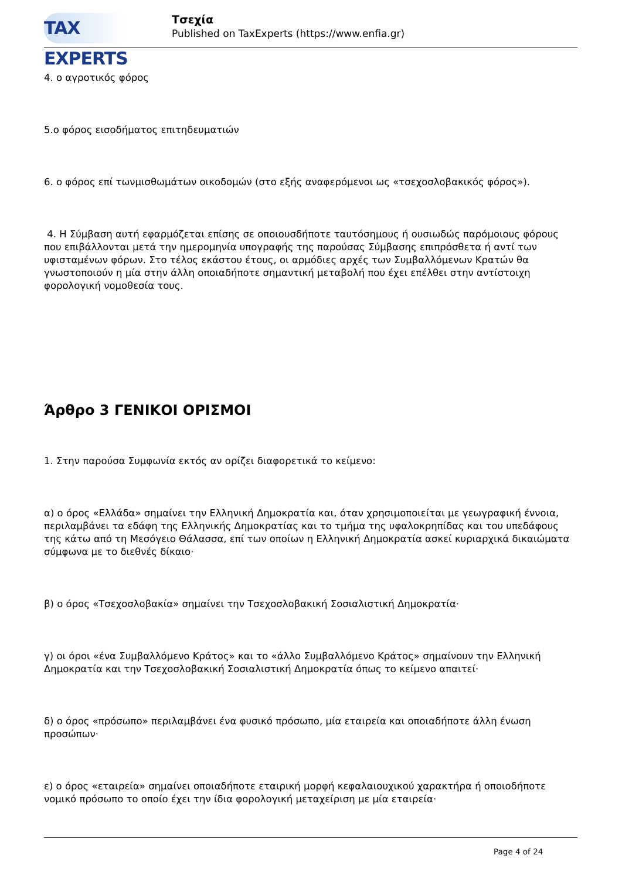TAX EXPERTS
Τσεχία
Published on TaxExperts (https://www.enfia.gr)
4. ο αγροτικός φόρος
5.ο φόρος εισοδήματος επιτηδευματιών
6. ο φόρος επί τωνμισθωμάτων οικοδομών (στο εξής αναφερόμενοι ως «τσεχοσλοβακικός φόρος»).
4. Η Σύμβαση αυτή εφαρμόζεται επίσης σε οποιουσδήποτε ταυτόσημους ή ουσιωδώς παρόμοιους φόρους που επιβάλλονται μετά την ημερομηνία υπογραφής της παρούσας Σύμβασης επιπρόσθετα ή αντί των υφισταμένων φόρων. Στο τέλος εκάστου έτους, οι αρμόδιες αρχές των Συμβαλλόμενων Κρατών θα γνωστοποιούν η μία στην άλλη οποιαδήποτε σημαντική μεταβολή που έχει επέλθει στην αντίστοιχη φορολογική νομοθεσία τους.
Άρθρο 3 ΓΕΝΙΚΟΙ ΟΡΙΣΜΟΙ
1. Στην παρούσα Συμφωνία εκτός αν ορίζει διαφορετικά το κείμενο:
α) ο όρος «Ελλάδα» σημαίνει την Ελληνική Δημοκρατία και, όταν χρησιμοποιείται με γεωγραφική έννοια, περιλαμβάνει τα εδάφη της Ελληνικής Δημοκρατίας και το τμήμα της υφαλοκρηπίδας και του υπεδάφους της κάτω από τη Μεσόγειο Θάλασσα, επί των οποίων η Ελληνική Δημοκρατία ασκεί κυριαρχικά δικαιώματα σύμφωνα με το διεθνές δίκαιο·
β) ο όρος «Τσεχοσλοβακία» σημαίνει την Τσεχοσλοβακική Σοσιαλιστική Δημοκρατία·
γ) οι όροι «ένα Συμβαλλόμενο Κράτος» και το «άλλο Συμβαλλόμενο Κράτος» σημαίνουν την Ελληνική Δημοκρατία και την Τσεχοσλοβακική Σοσιαλιστική Δημοκρατία όπως το κείμενο απαιτεί·
δ) ο όρος «πρόσωπο» περιλαμβάνει ένα φυσικό πρόσωπο, μία εταιρεία και οποιαδήποτε άλλη ένωση προσώπων·
ε) ο όρος «εταιρεία» σημαίνει οποιαδήποτε εταιρική μορφή κεφαλαιουχικού χαρακτήρα ή οποιοδήποτε νομικό πρόσωπο το οποίο έχει την ίδια φορολογική μεταχείριση με μία εταιρεία·
Page 4 of 24